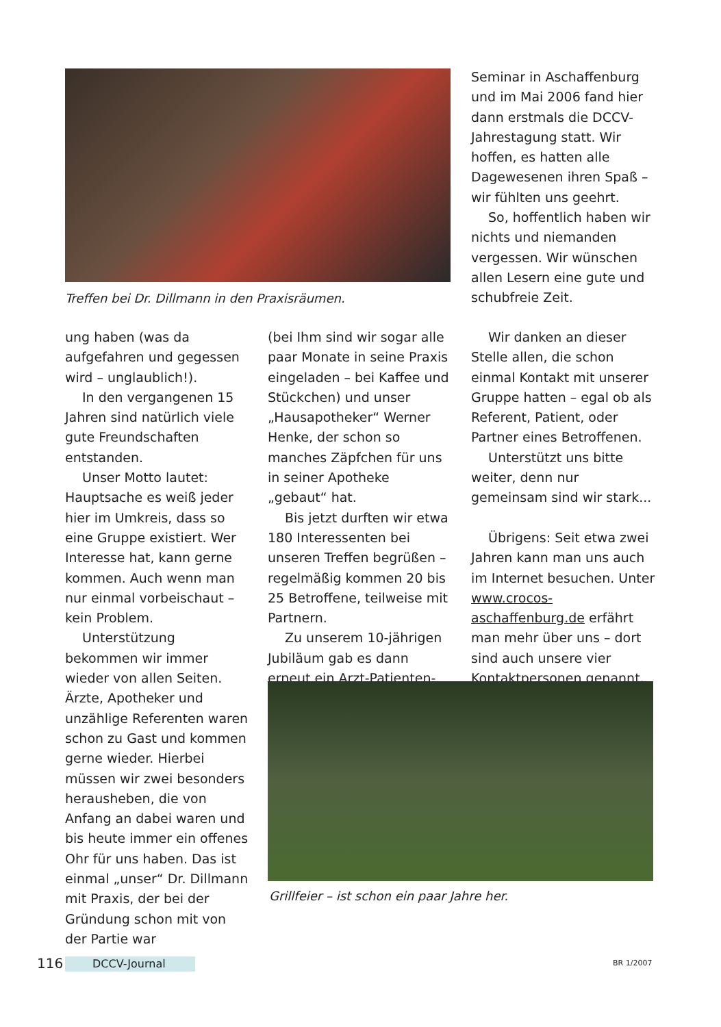Treffen bei Dr. Dillmann in den Praxisräumen.
Seminar in Aschaffenburg und im Mai 2006 fand hier dann erstmals die DCCV-Jahrestagung statt. Wir hoffen, es hatten alle Dagewesenen ihren Spaß – wir fühlten uns geehrt.
So, hoffentlich haben wir nichts und niemanden vergessen. Wir wünschen allen Lesern eine gute und schubfreie Zeit.
ung haben (was da aufgefahren und gegessen wird – unglaublich!).
In den vergangenen 15 Jahren sind natürlich viele gute Freundschaften entstanden.
Unser Motto lautet: Hauptsache es weiß jeder hier im Umkreis, dass so eine Gruppe existiert. Wer Interesse hat, kann gerne kommen. Auch wenn man nur einmal vorbeischaut – kein Problem.
Unterstützung bekommen wir immer wieder von allen Seiten. Ärzte, Apotheker und unzählige Referenten waren schon zu Gast und kommen gerne wieder. Hierbei müssen wir zwei besonders herausheben, die von Anfang an dabei waren und bis heute immer ein offenes Ohr für uns haben. Das ist einmal „unser“ Dr. Dillmann mit Praxis, der bei der Gründung schon mit von der Partie war
(bei Ihm sind wir sogar alle paar Monate in seine Praxis eingeladen – bei Kaffee und Stückchen) und unser „Hausapotheker“ Werner Henke, der schon so manches Zäpfchen für uns in seiner Apotheke „gebaut“ hat.
Bis jetzt durften wir etwa 180 Interessenten bei unseren Treffen begrüßen – regelmäßig kommen 20 bis 25 Betroffene, teilweise mit Partnern.
Zu unserem 10-jährigen Jubiläum gab es dann erneut ein Arzt-Patienten-
Wir danken an dieser Stelle allen, die schon einmal Kontakt mit unserer Gruppe hatten – egal ob als Referent, Patient, oder Partner eines Betroffenen.
Unterstützt uns bitte weiter, denn nur gemeinsam sind wir stark...
Übrigens: Seit etwa zwei Jahren kann man uns auch im Internet besuchen. Unter www.crocos-aschaffenburg.de erfährt man mehr über uns – dort sind auch unsere vier Kontaktpersonen genannt.
Grillfeier – ist schon ein paar Jahre her.
116 DCCV-Journal BR 1/2007